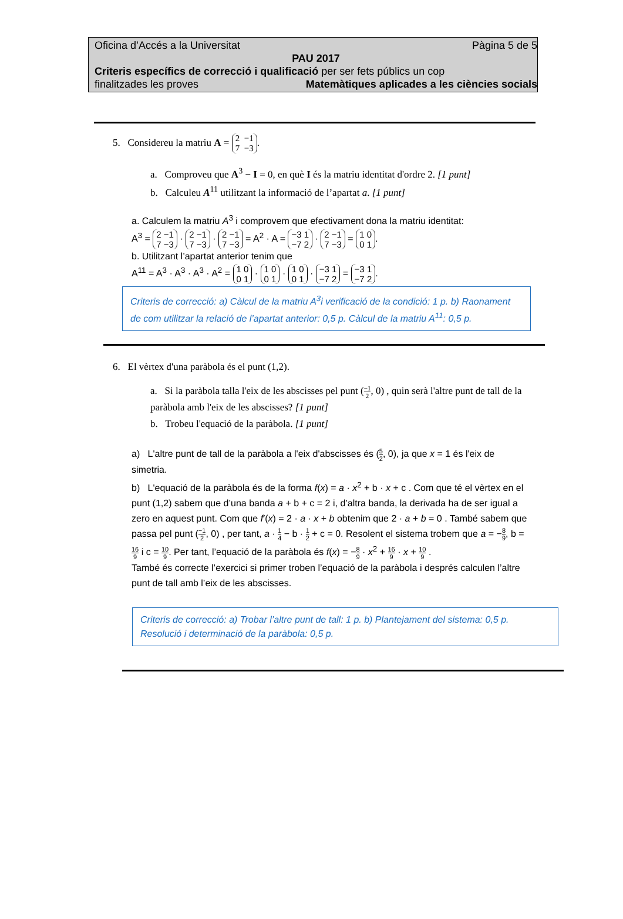Oficina d’Accés a la Universitat Pàgina 5 de 5
PAU 2017
Criteris específics de correcció i qualificació per ser fets públics un cop
finalitzades les proves Matemàtiques aplicades a les ciències socials
5. Considereu la matriu A = 2 −1
7 −3.
a. Comproveu que A<sup>3</sup> − I = 0, en què I és la matriu identitat d'ordre 2. [1 punt]
b. Calculeu A<sup>11</sup> utilitzant la informació de l’apartat a. [1 punt]
a. Calculem la matriu A<sup>3</sup> i comprovem que efectivament dona la matriu identitat:
A<sup>3</sup> = 2 −1
7 −3 · 2 −1
7 −3 · 2 −1
7 −3 = A<sup>2</sup> · A = −3 1
−7 2 · 2 −1
7 −3 = 1 0
0 1.
b. Utilitzant l’apartat anterior tenim que
A<sup>11</sup> = A<sup>3</sup> · A<sup>3</sup> · A<sup>3</sup> · A<sup>2</sup> = 1 0
0 1 · 1 0
0 1 · 1 0
0 1 · −3 1
−7 2 = −3 1
−7 2.
Criteris de correcció: a) Càlcul de la matriu A<sup>3</sup>i verificació de la condició: 1 p. b) Raonament de com utilitzar la relació de l’apartat anterior: 0,5 p. Càlcul de la matriu A<sup>11</sup>: 0,5 p.
6. El vèrtex d'una paràbola és el punt (1,2).
a. Si la paràbola talla l'eix de les abscisses pel punt (−1 2, 0) , quin serà l'altre punt de tall de la paràbola amb l'eix de les abscisses? [1 punt]
b. Trobeu l'equació de la paràbola. [1 punt]
a) L'altre punt de tall de la paràbola a l'eix d'abscisses és (5 2, 0), ja que x = 1 és l'eix de simetria.
b) L'equació de la paràbola és de la forma f(x) = a · x<sup>2</sup> + b · x + c . Com que té el vèrtex en el punt (1,2) sabem que d’una banda a + b + c = 2 i, d’altra banda, la derivada ha de ser igual a zero en aquest punt. Com que f′(x) = 2 · a · x + b obtenim que 2 · a + b = 0 . També sabem que passa pel punt (−1 2, 0) , per tant, a · 1 4 − b · 1 2 + c = 0. Resolent el sistema trobem que a = −8 9, b = 16 9 i c = 10 9. Per tant, l’equació de la paràbola és f(x) = −8 9 · x<sup>2</sup> + 16 9 · x + 10 9 .
També és correcte l’exercici si primer troben l’equació de la paràbola i després calculen l’altre punt de tall amb l’eix de les abscisses.
Criteris de correcció: a) Trobar l’altre punt de tall: 1 p. b) Plantejament del sistema: 0,5 p. Resolució i determinació de la paràbola: 0,5 p.